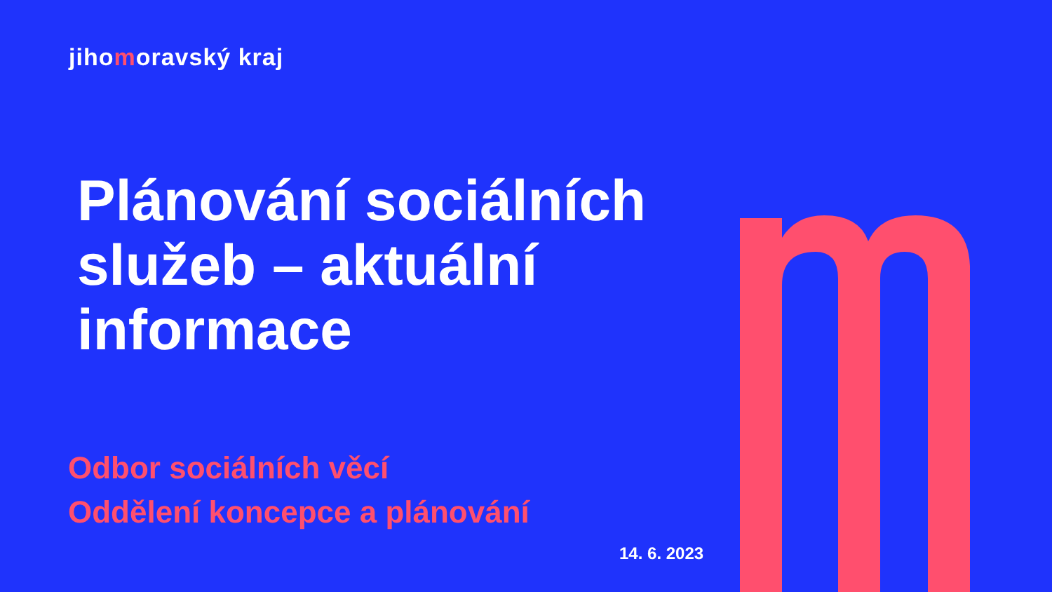jihomoravský kraj
Plánování sociálních služeb – aktuální informace
Odbor sociálních věcí
Oddělení koncepce a plánování
14. 6. 2023